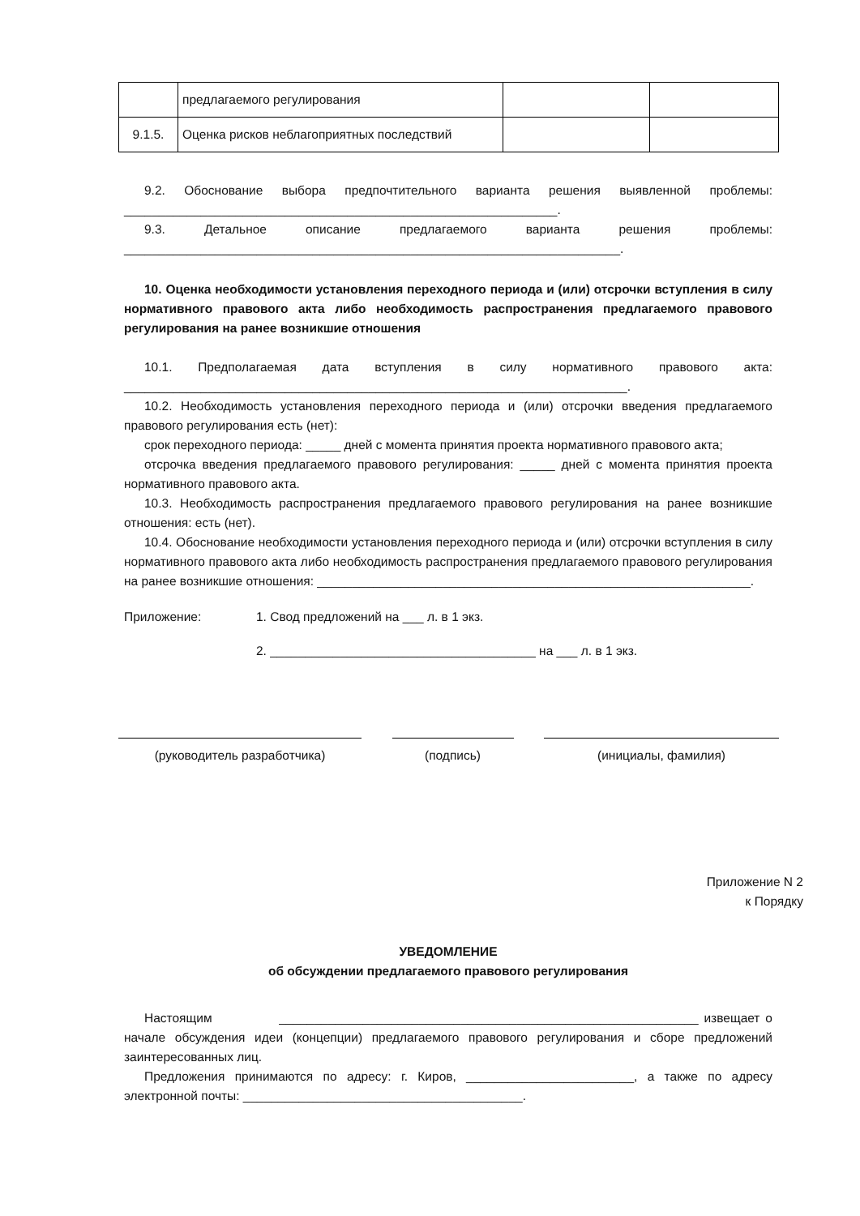| | предлагаемого регулирования | | |
| 9.1.5. | Оценка рисков неблагоприятных последствий | | |
9.2. Обоснование выбора предпочтительного варианта решения выявленной проблемы: ______________________________________________________________.
9.3. Детальное описание предлагаемого варианта решения проблемы: _______________________________________________________________________.
10. Оценка необходимости установления переходного периода и (или) отсрочки вступления в силу нормативного правового акта либо необходимость распространения предлагаемого правового регулирования на ранее возникшие отношения
10.1. Предполагаемая дата вступления в силу нормативного правового акта: ________________________________________________________________________.
10.2. Необходимость установления переходного периода и (или) отсрочки введения предлагаемого правового регулирования есть (нет):
срок переходного периода: _____ дней с момента принятия проекта нормативного правового акта;
отсрочка введения предлагаемого правового регулирования: _____ дней с момента принятия проекта нормативного правового акта.
10.3. Необходимость распространения предлагаемого правового регулирования на ранее возникшие отношения: есть (нет).
10.4. Обоснование необходимости установления переходного периода и (или) отсрочки вступления в силу нормативного правового акта либо необходимость распространения предлагаемого правового регулирования на ранее возникшие отношения: ______________________________________________________________.
Приложение: 1. Свод предложений на ___ л. в 1 экз.
2. ______________________________________ на ___ л. в 1 экз.
(руководитель разработчика) (подпись) (инициалы, фамилия)
Приложение N 2
к Порядку
УВЕДОМЛЕНИЕ
об обсуждении предлагаемого правового регулирования
Настоящим ____________________________________________________________ извещает о начале обсуждения идеи (концепции) предлагаемого правового регулирования и сборе предложений заинтересованных лиц.
Предложения принимаются по адресу: г. Киров, ________________________, а также по адресу электронной почты: ________________________________________.